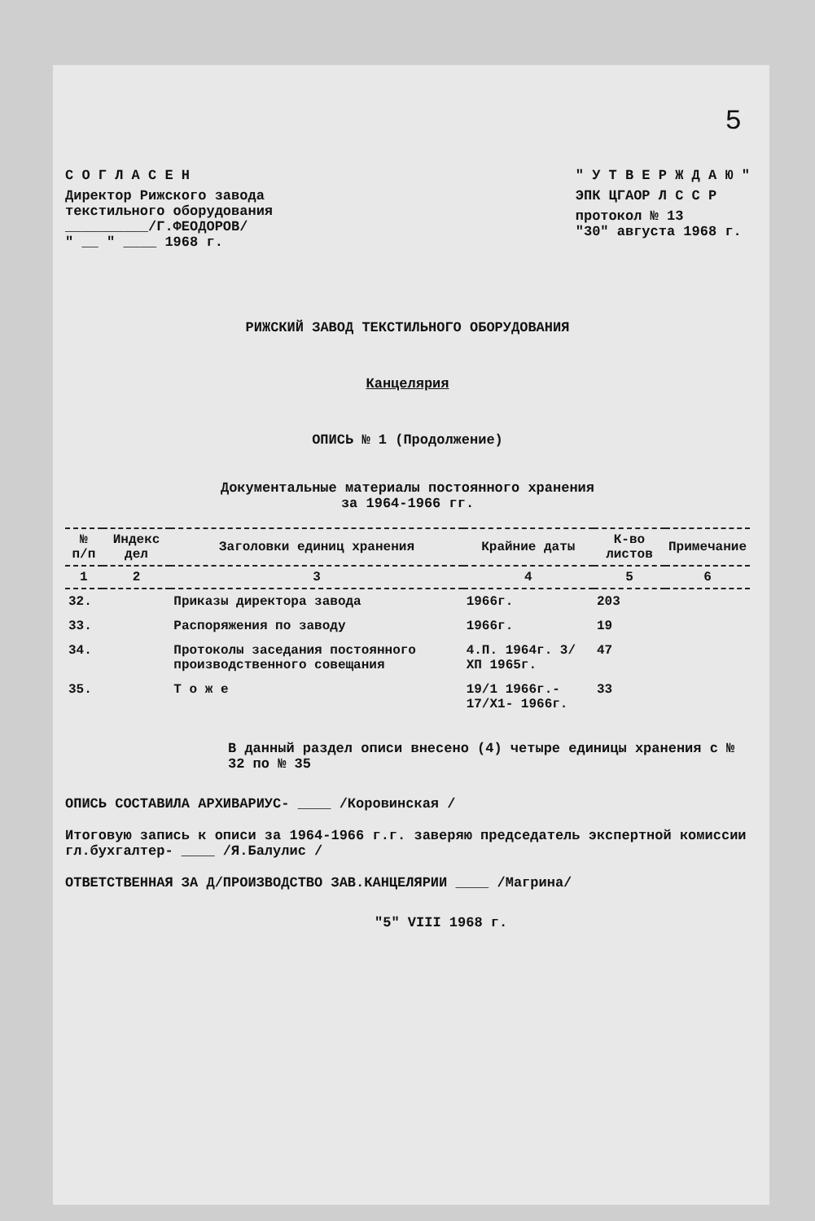5
С О Г Л А С Е Н
Директор Рижского завода
текстильного оборудования
__________/Г.ФЕОДОРОВ/
" __ " ____ 1968 г.
" У Т В Е Р Ж Д А Ю "
ЭПК ЦГАОР Л С С Р
протокол № 13
"30" августа 1968 г.
РИЖСКИЙ ЗАВОД ТЕКСТИЛЬНОГО ОБОРУДОВАНИЯ
Канцелярия
ОПИСЬ № 1 (Продолжение)
Документальные материалы постоянного хранения
за 1964-1966 гг.
| № п/п | Индекс дел | Заголовки единиц хранения | Крайние даты | К-во листов | Примечание |
| --- | --- | --- | --- | --- | --- |
| 1 | 2 | 3 | 4 | 5 | 6 |
| 32. | | Приказы директора завода | 1966г. | 203 | |
| 33. | | Распоряжения по заводу | 1966г. | 19 | |
| 34. | | Протоколы заседания постоянного производственного совещания | 4.П. 1964г. 3/ХП 1965г. | 47 | |
| 35. | | Т о ж е | 19/1 1966г.- 17/Х1- 1966г. | 33 | |
В данный раздел описи внесено (4) четыре единицы хранения с № 32 по № 35
ОПИСЬ СОСТАВИЛА АРХИВАРИУС- ____ /Коровинская /
Итоговую запись к описи за 1964-1966 г.г. заверяю председатель экспертной комиссии гл.бухгалтер- ____ /Я.Балулис /
ОТВЕТСТВЕННАЯ ЗА Д/ПРОИЗВОДСТВО ЗАВ.КАНЦЕЛЯРИИ ____ /Магрина/
"5" VIII 1968 г.